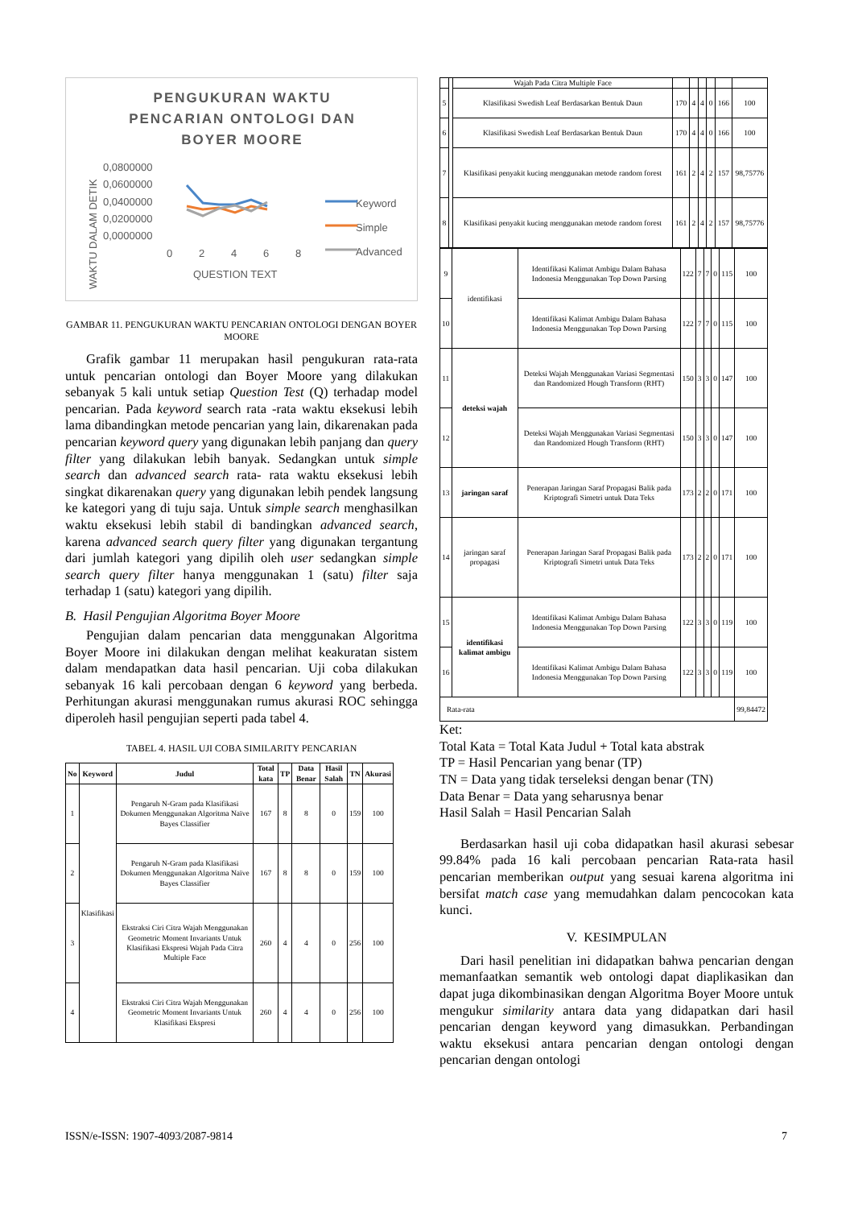PENGUKURAN WAKTU
PENCARIAN ONTOLOGI DAN
BOYER MOORE
0,0800000
0,0600000
0,0400000
0,0200000
0,0000000
0
2
4
6
8
QUESTION TEXT
.
WAKTU DALAM DETIK
Keyword
Simple
Advanced
GAMBAR 11. PENGUKURAN WAKTU PENCARIAN ONTOLOGI DENGAN BOYER MOORE
Grafik gambar 11 merupakan hasil pengukuran rata-rata untuk pencarian ontologi dan Boyer Moore yang dilakukan sebanyak 5 kali untuk setiap Question Test (Q) terhadap model pencarian. Pada keyword search rata -rata waktu eksekusi lebih lama dibandingkan metode pencarian yang lain, dikarenakan pada pencarian keyword query yang digunakan lebih panjang dan query filter yang dilakukan lebih banyak. Sedangkan untuk simple search dan advanced search rata- rata waktu eksekusi lebih singkat dikarenakan query yang digunakan lebih pendek langsung ke kategori yang di tuju saja. Untuk simple search menghasilkan waktu eksekusi lebih stabil di bandingkan advanced search, karena advanced search query filter yang digunakan tergantung dari jumlah kategori yang dipilih oleh user sedangkan simple search query filter hanya menggunakan 1 (satu) filter saja terhadap 1 (satu) kategori yang dipilih.
B. Hasil Pengujian Algoritma Boyer Moore
Pengujian dalam pencarian data menggunakan Algoritma Boyer Moore ini dilakukan dengan melihat keakuratan sistem dalam mendapatkan data hasil pencarian. Uji coba dilakukan sebanyak 16 kali percobaan dengan 6 keyword yang berbeda. Perhitungan akurasi menggunakan rumus akurasi ROC sehingga diperoleh hasil pengujian seperti pada tabel 4.
TABEL 4. HASIL UJI COBA SIMILARITY PENCARIAN
| No | Keyword | Judul | Total kata | TP | Data Benar | Hasil Salah | TN | Akurasi |
| --- | --- | --- | --- | --- | --- | --- | --- | --- |
| 1 | Klasifikasi | Pengaruh N-Gram pada Klasifikasi Dokumen Menggunakan Algoritma Naïve Bayes Classifier | 167 | 8 | 8 | 0 | 159 | 100 |
| 2 | | Pengaruh N-Gram pada Klasifikasi Dokumen Menggunakan Algoritma Naïve Bayes Classifier | 167 | 8 | 8 | 0 | 159 | 100 |
| 3 | | Ekstraksi Ciri Citra Wajah Menggunakan Geometric Moment Invariants Untuk Klasifikasi Ekspresi Wajah Pada Citra Multiple Face | 260 | 4 | 4 | 0 | 256 | 100 |
| 4 | | Ekstraksi Ciri Citra Wajah Menggunakan Geometric Moment Invariants Untuk Klasifikasi Ekspresi | 260 | 4 | 4 | 0 | 256 | 100 |
| | | Wajah Pada Citra Multiple Face | | | | | | |
| 5 | | Klasifikasi Swedish Leaf Berdasarkan Bentuk Daun | 170 | 4 | 4 | 0 | 166 | 100 |
| 6 | | Klasifikasi Swedish Leaf Berdasarkan Bentuk Daun | 170 | 4 | 4 | 0 | 166 | 100 |
| 7 | | Klasifikasi penyakit kucing menggunakan metode random forest | 161 | 2 | 4 | 2 | 157 | 98,75776 |
| 8 | | Klasifikasi penyakit kucing menggunakan metode random forest | 161 | 2 | 4 | 2 | 157 | 98,75776 |
| 9 | identifikasi | Identifikasi Kalimat Ambigu Dalam Bahasa Indonesia Menggunakan Top Down Parsing | 122 | 7 | 7 | 0 | 115 | 100 |
| 10 | | Identifikasi Kalimat Ambigu Dalam Bahasa Indonesia Menggunakan Top Down Parsing | 122 | 7 | 7 | 0 | 115 | 100 |
| 11 | deteksi wajah | Deteksi Wajah Menggunakan Variasi Segmentasi dan Randomized Hough Transform (RHT) | 150 | 3 | 3 | 0 | 147 | 100 |
| 12 | | Deteksi Wajah Menggunakan Variasi Segmentasi dan Randomized Hough Transform (RHT) | 150 | 3 | 3 | 0 | 147 | 100 |
| 13 | jaringan saraf | Penerapan Jaringan Saraf Propagasi Balik pada Kriptografi Simetri untuk Data Teks | 173 | 2 | 2 | 0 | 171 | 100 |
| 14 | jaringan saraf propagasi | Penerapan Jaringan Saraf Propagasi Balik pada Kriptografi Simetri untuk Data Teks | 173 | 2 | 2 | 0 | 171 | 100 |
| 15 | identifikasi kalimat ambigu | Identifikasi Kalimat Ambigu Dalam Bahasa Indonesia Menggunakan Top Down Parsing | 122 | 3 | 3 | 0 | 119 | 100 |
| 16 | | Identifikasi Kalimat Ambigu Dalam Bahasa Indonesia Menggunakan Top Down Parsing | 122 | 3 | 3 | 0 | 119 | 100 |
| Rata-rata | | | | | | | | 99,84472 |
Ket:
Total Kata = Total Kata Judul + Total kata abstrak
TP = Hasil Pencarian yang benar (TP)
TN = Data yang tidak terseleksi dengan benar (TN)
Data Benar = Data yang seharusnya benar
Hasil Salah = Hasil Pencarian Salah
Berdasarkan hasil uji coba didapatkan hasil akurasi sebesar 99.84% pada 16 kali percobaan pencarian Rata-rata hasil pencarian memberikan output yang sesuai karena algoritma ini bersifat match case yang memudahkan dalam pencocokan kata kunci.
V. KESIMPULAN
Dari hasil penelitian ini didapatkan bahwa pencarian dengan memanfaatkan semantik web ontologi dapat diaplikasikan dan dapat juga dikombinasikan dengan Algoritma Boyer Moore untuk mengukur similarity antara data yang didapatkan dari hasil pencarian dengan keyword yang dimasukkan. Perbandingan waktu eksekusi antara pencarian dengan ontologi dengan pencarian dengan ontologi
ISSN/e-ISSN: 1907-4093/2087-9814 7